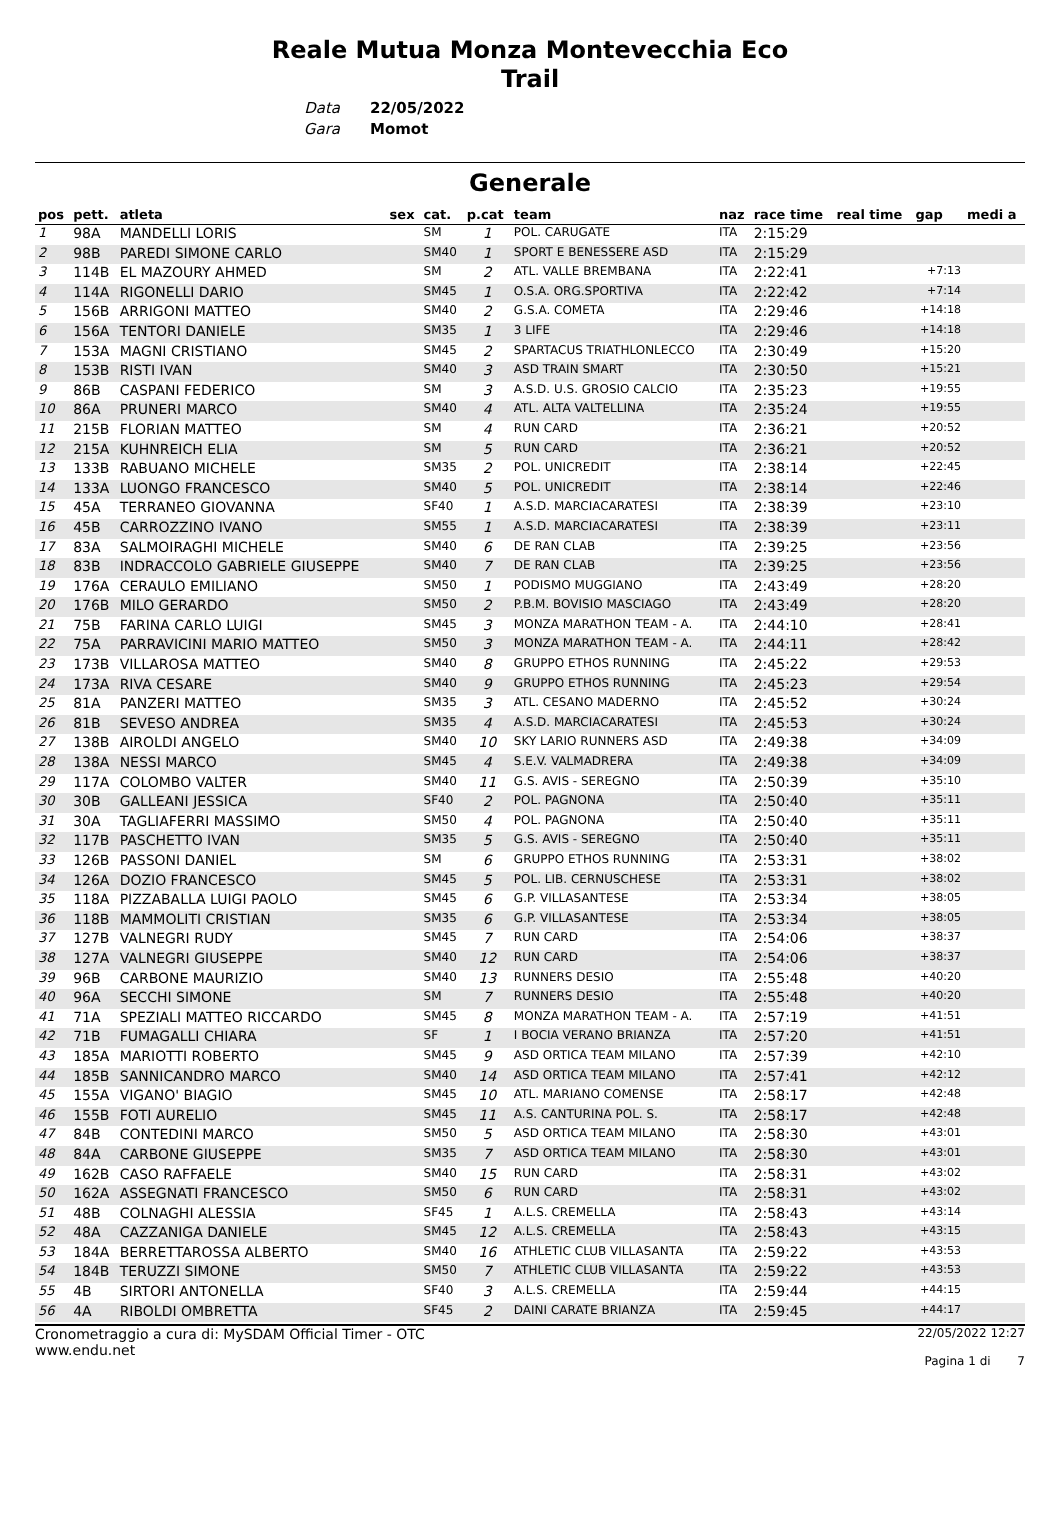Reale Mutua Monza Montevecchia Eco
Trail
Data
Gara
22/05/2022
Momot
Generale
| pos | pett. | atleta | sex | cat. | p.cat | team | naz | race time | real time | gap | medi a |
| --- | --- | --- | --- | --- | --- | --- | --- | --- | --- | --- | --- |
| 1 | 98A | MANDELLI LORIS | | SM | 1 | POL. CARUGATE | ITA | 2:15:29 | | | |
| 2 | 98B | PAREDI SIMONE CARLO | | SM40 | 1 | SPORT E BENESSERE ASD | ITA | 2:15:29 | | | |
| 3 | 114B | EL MAZOURY AHMED | | SM | 2 | ATL. VALLE BREMBANA | ITA | 2:22:41 | | +7:13 | |
| 4 | 114A | RIGONELLI DARIO | | SM45 | 1 | O.S.A. ORG.SPORTIVA | ITA | 2:22:42 | | +7:14 | |
| 5 | 156B | ARRIGONI MATTEO | | SM40 | 2 | G.S.A. COMETA | ITA | 2:29:46 | | +14:18 | |
| 6 | 156A | TENTORI DANIELE | | SM35 | 1 | 3 LIFE | ITA | 2:29:46 | | +14:18 | |
| 7 | 153A | MAGNI CRISTIANO | | SM45 | 2 | SPARTACUS TRIATHLONLECCO | ITA | 2:30:49 | | +15:20 | |
| 8 | 153B | RISTI IVAN | | SM40 | 3 | ASD TRAIN SMART | ITA | 2:30:50 | | +15:21 | |
| 9 | 86B | CASPANI FEDERICO | | SM | 3 | A.S.D. U.S. GROSIO CALCIO | ITA | 2:35:23 | | +19:55 | |
| 10 | 86A | PRUNERI MARCO | | SM40 | 4 | ATL. ALTA VALTELLINA | ITA | 2:35:24 | | +19:55 | |
| 11 | 215B | FLORIAN MATTEO | | SM | 4 | RUN CARD | ITA | 2:36:21 | | +20:52 | |
| 12 | 215A | KUHNREICH ELIA | | SM | 5 | RUN CARD | ITA | 2:36:21 | | +20:52 | |
| 13 | 133B | RABUANO MICHELE | | SM35 | 2 | POL. UNICREDIT | ITA | 2:38:14 | | +22:45 | |
| 14 | 133A | LUONGO FRANCESCO | | SM40 | 5 | POL. UNICREDIT | ITA | 2:38:14 | | +22:46 | |
| 15 | 45A | TERRANEO GIOVANNA | | SF40 | 1 | A.S.D. MARCIACARATESI | ITA | 2:38:39 | | +23:10 | |
| 16 | 45B | CARROZZINO IVANO | | SM55 | 1 | A.S.D. MARCIACARATESI | ITA | 2:38:39 | | +23:11 | |
| 17 | 83A | SALMOIRAGHI MICHELE | | SM40 | 6 | DE RAN CLAB | ITA | 2:39:25 | | +23:56 | |
| 18 | 83B | INDRACCOLO GABRIELE GIUSEPPE | | SM40 | 7 | DE RAN CLAB | ITA | 2:39:25 | | +23:56 | |
| 19 | 176A | CERAULO EMILIANO | | SM50 | 1 | PODISMO MUGGIANO | ITA | 2:43:49 | | +28:20 | |
| 20 | 176B | MILO GERARDO | | SM50 | 2 | P.B.M. BOVISIO MASCIAGO | ITA | 2:43:49 | | +28:20 | |
| 21 | 75B | FARINA CARLO LUIGI | | SM45 | 3 | MONZA MARATHON TEAM - A. | ITA | 2:44:10 | | +28:41 | |
| 22 | 75A | PARRAVICINI MARIO MATTEO | | SM50 | 3 | MONZA MARATHON TEAM - A. | ITA | 2:44:11 | | +28:42 | |
| 23 | 173B | VILLAROSA MATTEO | | SM40 | 8 | GRUPPO ETHOS RUNNING | ITA | 2:45:22 | | +29:53 | |
| 24 | 173A | RIVA CESARE | | SM40 | 9 | GRUPPO ETHOS RUNNING | ITA | 2:45:23 | | +29:54 | |
| 25 | 81A | PANZERI MATTEO | | SM35 | 3 | ATL. CESANO MADERNO | ITA | 2:45:52 | | +30:24 | |
| 26 | 81B | SEVESO ANDREA | | SM35 | 4 | A.S.D. MARCIACARATESI | ITA | 2:45:53 | | +30:24 | |
| 27 | 138B | AIROLDI ANGELO | | SM40 | 10 | SKY LARIO RUNNERS ASD | ITA | 2:49:38 | | +34:09 | |
| 28 | 138A | NESSI MARCO | | SM45 | 4 | S.E.V. VALMADRERA | ITA | 2:49:38 | | +34:09 | |
| 29 | 117A | COLOMBO VALTER | | SM40 | 11 | G.S. AVIS - SEREGNO | ITA | 2:50:39 | | +35:10 | |
| 30 | 30B | GALLEANI JESSICA | | SF40 | 2 | POL. PAGNONA | ITA | 2:50:40 | | +35:11 | |
| 31 | 30A | TAGLIAFERRI MASSIMO | | SM50 | 4 | POL. PAGNONA | ITA | 2:50:40 | | +35:11 | |
| 32 | 117B | PASCHETTO IVAN | | SM35 | 5 | G.S. AVIS - SEREGNO | ITA | 2:50:40 | | +35:11 | |
| 33 | 126B | PASSONI DANIEL | | SM | 6 | GRUPPO ETHOS RUNNING | ITA | 2:53:31 | | +38:02 | |
| 34 | 126A | DOZIO FRANCESCO | | SM45 | 5 | POL. LIB. CERNUSCHESE | ITA | 2:53:31 | | +38:02 | |
| 35 | 118A | PIZZABALLA LUIGI PAOLO | | SM45 | 6 | G.P. VILLASANTESE | ITA | 2:53:34 | | +38:05 | |
| 36 | 118B | MAMMOLITI CRISTIAN | | SM35 | 6 | G.P. VILLASANTESE | ITA | 2:53:34 | | +38:05 | |
| 37 | 127B | VALNEGRI RUDY | | SM45 | 7 | RUN CARD | ITA | 2:54:06 | | +38:37 | |
| 38 | 127A | VALNEGRI GIUSEPPE | | SM40 | 12 | RUN CARD | ITA | 2:54:06 | | +38:37 | |
| 39 | 96B | CARBONE MAURIZIO | | SM40 | 13 | RUNNERS DESIO | ITA | 2:55:48 | | +40:20 | |
| 40 | 96A | SECCHI SIMONE | | SM | 7 | RUNNERS DESIO | ITA | 2:55:48 | | +40:20 | |
| 41 | 71A | SPEZIALI MATTEO RICCARDO | | SM45 | 8 | MONZA MARATHON TEAM - A. | ITA | 2:57:19 | | +41:51 | |
| 42 | 71B | FUMAGALLI CHIARA | | SF | 1 | I BOCIA VERANO BRIANZA | ITA | 2:57:20 | | +41:51 | |
| 43 | 185A | MARIOTTI ROBERTO | | SM45 | 9 | ASD ORTICA TEAM MILANO | ITA | 2:57:39 | | +42:10 | |
| 44 | 185B | SANNICANDRO MARCO | | SM40 | 14 | ASD ORTICA TEAM MILANO | ITA | 2:57:41 | | +42:12 | |
| 45 | 155A | VIGANO' BIAGIO | | SM45 | 10 | ATL. MARIANO COMENSE | ITA | 2:58:17 | | +42:48 | |
| 46 | 155B | FOTI AURELIO | | SM45 | 11 | A.S. CANTURINA POL. S. | ITA | 2:58:17 | | +42:48 | |
| 47 | 84B | CONTEDINI MARCO | | SM50 | 5 | ASD ORTICA TEAM MILANO | ITA | 2:58:30 | | +43:01 | |
| 48 | 84A | CARBONE GIUSEPPE | | SM35 | 7 | ASD ORTICA TEAM MILANO | ITA | 2:58:30 | | +43:01 | |
| 49 | 162B | CASO RAFFAELE | | SM40 | 15 | RUN CARD | ITA | 2:58:31 | | +43:02 | |
| 50 | 162A | ASSEGNATI FRANCESCO | | SM50 | 6 | RUN CARD | ITA | 2:58:31 | | +43:02 | |
| 51 | 48B | COLNAGHI ALESSIA | | SF45 | 1 | A.L.S. CREMELLA | ITA | 2:58:43 | | +43:14 | |
| 52 | 48A | CAZZANIGA DANIELE | | SM45 | 12 | A.L.S. CREMELLA | ITA | 2:58:43 | | +43:15 | |
| 53 | 184A | BERRETTAROSSA ALBERTO | | SM40 | 16 | ATHLETIC CLUB VILLASANTA | ITA | 2:59:22 | | +43:53 | |
| 54 | 184B | TERUZZI SIMONE | | SM50 | 7 | ATHLETIC CLUB VILLASANTA | ITA | 2:59:22 | | +43:53 | |
| 55 | 4B | SIRTORI ANTONELLA | | SF40 | 3 | A.L.S. CREMELLA | ITA | 2:59:44 | | +44:15 | |
| 56 | 4A | RIBOLDI OMBRETTA | | SF45 | 2 | DAINI CARATE BRIANZA | ITA | 2:59:45 | | +44:17 | |
Cronometraggio a cura di: MySDAM Official Timer - OTC
www.endu.net
22/05/2022 12:27
Pagina 1 di 7